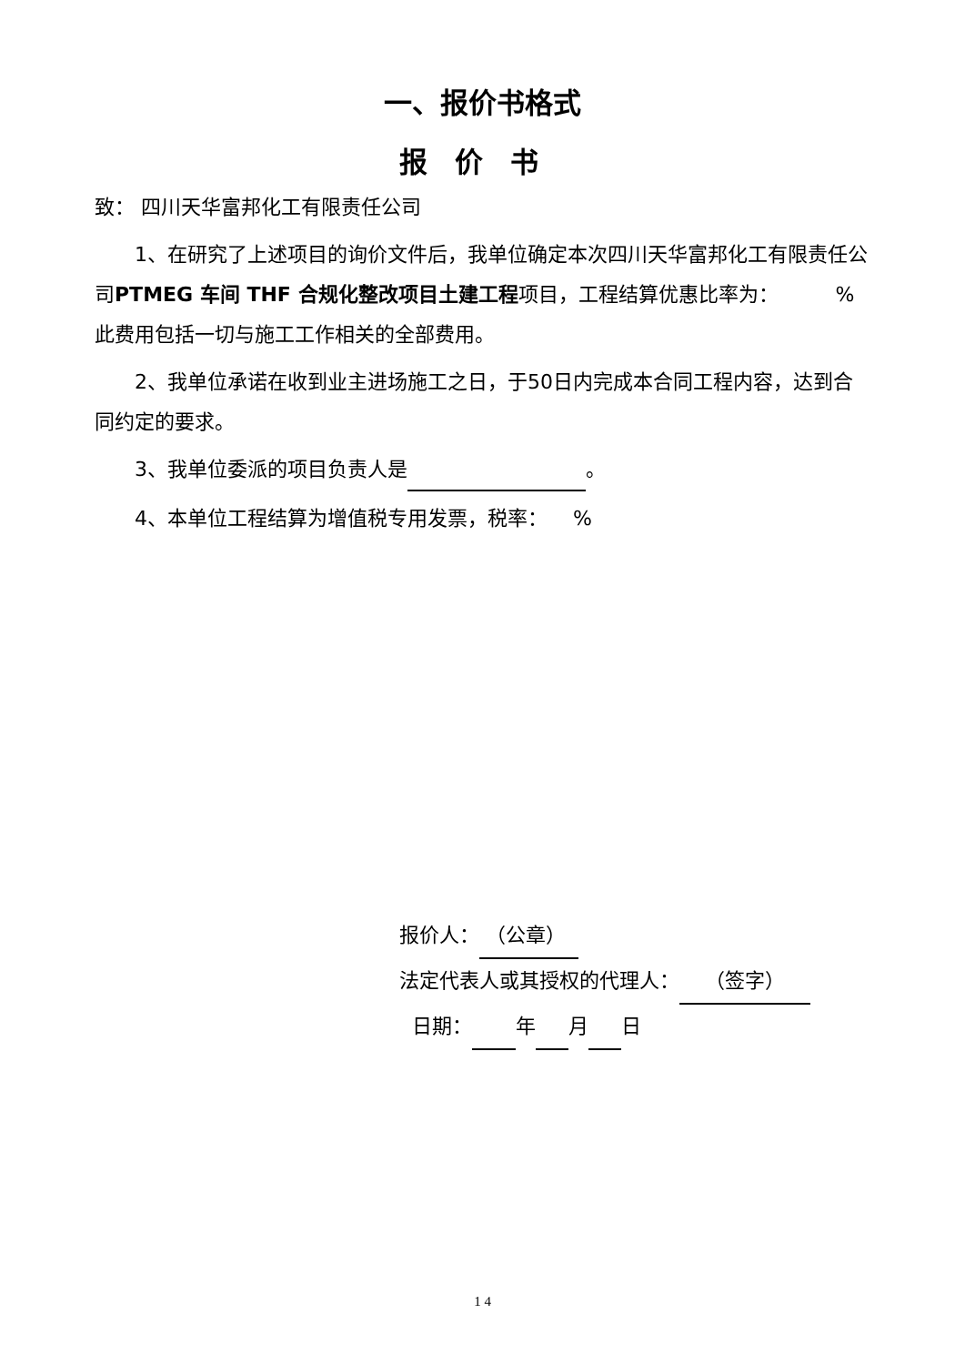一、报价书格式
报价书
致： 四川天华富邦化工有限责任公司
1、在研究了上述项目的询价文件后，我单位确定本次四川天华富邦化工有限责任公司PTMEG 车间 THF 合规化整改项目土建工程项目，工程结算优惠比率为： %此费用包括一切与施工工作相关的全部费用。
2、我单位承诺在收到业主进场施工之日，于50日内完成本合同工程内容，达到合同约定的要求。
3、我单位委派的项目负责人是 。
4、本单位工程结算为增值税专用发票，税率： %
报价人： （公章）
法定代表人或其授权的代理人： （签字）
日期： 年 月 日
1 4